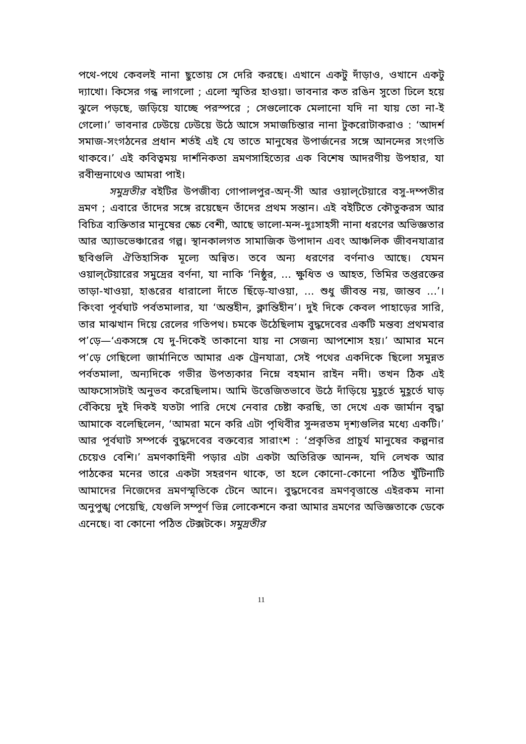পথে-পথে কেবলই নানা ছুতোয় সে দেরি করছে। এখানে একটু দাঁড়াও, ওখানে একটু দ্যাখো। কিসের গন্ধ লাগলো ; এলো স্মৃতির হাওয়া। ভাবনার কত রঙিন সুতো ঢিলে হয়ে ঝুলে পড়ছে, জড়িয়ে যাচ্ছে পরস্পরে ; সেগুলোকে মেলানো যদি না যায় তো না-ই গেলো।’ ভাবনার ঢেউয়ে ঢেউয়ে উঠে আসে সমাজচিন্তার নানা টুকরোটাকরাও : ‘আদর্শ সমাজ-সংগঠনের প্রধান শর্তই এই যে তাতে মানুষের উপার্জনের সঙ্গে আনন্দের সংগতি থাকবে।’ এই কবিত্বময় দার্শনিকতা ভ্রমণসাহিত্যের এক বিশেষ আদরণীয় উপহার, যা রবীন্দ্রনাথেও আমরা পাই।
সমুদ্রতীর বইটির উপজীব্য গোপালপুর-অন্-সী আর ওয়াল্‌টেয়ারে বসু-দম্পতীর ভ্রমণ ; এবারে তাঁদের সঙ্গে রয়েছেন তাঁদের প্রথম সন্তান। এই বইটিতে কৌতুকরস আর বিচিত্র ব্যক্তিতার মানুষের স্কেচ বেশী, আছে ভালো-মন্দ-দুঃসাহসী নানা ধরণের অভিজ্ঞতার আর অ্যাডভেঞ্চারের গল্প। স্থানকালগত সামাজিক উপাদান এবং আঞ্চলিক জীবনযাত্রার ছবিগুলি ঐতিহাসিক মূল্যে অন্বিত। তবে অন্য ধরণের বর্ণনাও আছে। যেমন ওয়াল্‌টেয়ারের সমুদ্রের বর্ণনা, যা নাকি ‘নিষ্ঠুর, ... ক্ষুধিত ও আহত, তিমির তপ্তরক্তের তাড়া-খাওয়া, হাঙরের ধারালো দাঁতে ছিঁড়ে-যাওয়া, ... শুধু জীবন্ত নয়, জান্তব ...’। কিংবা পূর্বঘাট পর্বতমালার, যা ‘অন্তহীন, ক্লান্তিহীন’। দুই দিকে কেবল পাহাড়ের সারি, তার মাঝখান দিয়ে রেলের গতিপথ। চমকে উঠেছিলাম বুদ্ধদেবের একটি মন্তব্য প্রথমবার প’ড়ে—‘একসঙ্গে যে দু-দিকেই তাকানো যায় না সেজন্য আপশোস হয়।’ আমার মনে প’ড়ে গেছিলো জার্মানিতে আমার এক ট্রেনযাত্রা, সেই পথের একদিকে ছিলো সমুন্নত পর্বতমালা, অন্যদিকে গভীর উপত্যকার নিম্নে বহমান রাইন নদী। তখন ঠিক এই আফসোসটাই অনুভব করেছিলাম। আমি উত্তেজিতভাবে উঠে দাঁড়িয়ে মুহূর্তে মুহূর্তে ঘাড় বেঁকিয়ে দুই দিকই যতটা পারি দেখে নেবার চেষ্টা করছি, তা দেখে এক জার্মান বৃদ্ধা আমাকে বলেছিলেন, ‘আমরা মনে করি এটা পৃথিবীর সুন্দরতম দৃশ্যগুলির মধ্যে একটি।’ আর পূর্বঘাট সম্পর্কে বুদ্ধদেবের বক্তব্যের সারাংশ : ‘প্রকৃতির প্রাচুর্য মানুষের কল্পনার চেয়েও বেশি।’ ভ্রমণকাহিনী পড়ার এটা একটা অতিরিক্ত আনন্দ, যদি লেখক আর পাঠকের মনের তারে একটা সহরণন থাকে, তা হলে কোনো-কোনো পঠিত খুঁটিনাটি আমাদের নিজেদের ভ্রমণস্মৃতিকে টেনে আনে। বুদ্ধদেবের ভ্রমণবৃত্তান্তে এইরকম নানা অনুপুঙ্খ পেয়েছি, যেগুলি সম্পূর্ণ ভিন্ন লোকেশনে করা আমার ভ্রমণের অভিজ্ঞতাকে ডেকে এনেছে। বা কোনো পঠিত টেক্সটকে। সমুদ্রতীর
11